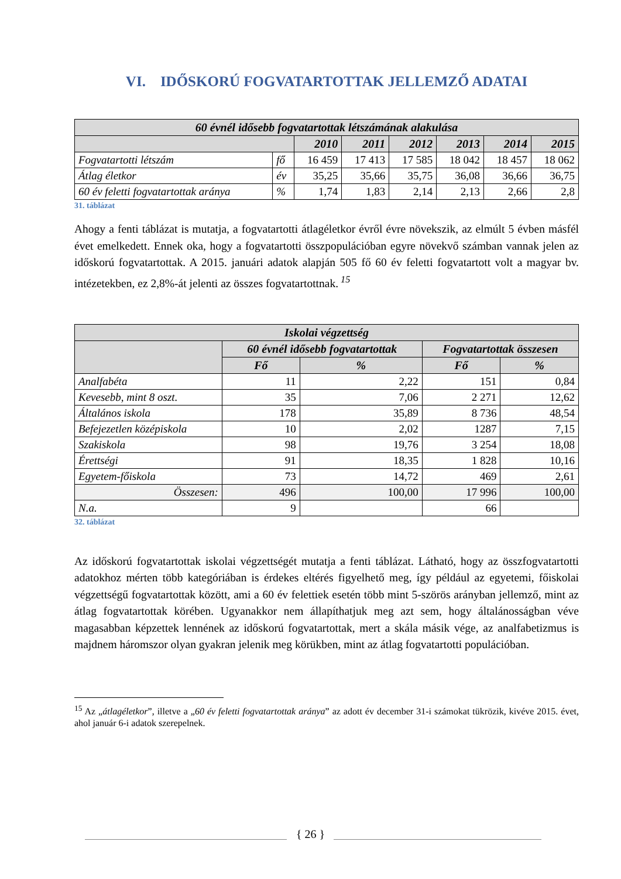VI. IDŐSKORÚ FOGVATARTOTTAK JELLEMZŐ ADATAI
| 60 évnél idősebb fogvatartottak létszámának alakulása | | | | | | | |
| --- | --- | --- | --- | --- | --- | --- | --- |
| | | 2010 | 2011 | 2012 | 2013 | 2014 | 2015 |
| Fogvatartotti létszám | fő | 16 459 | 17 413 | 17 585 | 18 042 | 18 457 | 18 062 |
| Átlag életkor | év | 35,25 | 35,66 | 35,75 | 36,08 | 36,66 | 36,75 |
| 60 év feletti fogvatartottak aránya | % | 1,74 | 1,83 | 2,14 | 2,13 | 2,66 | 2,8 |
31. táblázat
Ahogy a fenti táblázat is mutatja, a fogvatartotti átlagéletkor évről évre növekszik, az elmúlt 5 évben másfél évet emelkedett. Ennek oka, hogy a fogvatartotti összpopulációban egyre növekvő számban vannak jelen az időskorú fogvatartottak. A 2015. januári adatok alapján 505 fő 60 év feletti fogvatartott volt a magyar bv. intézetekben, ez 2,8%-át jelenti az összes fogvatartottnak.<sup>15</sup>
| Iskolai végzettség | | | | |
| --- | --- | --- | --- | --- |
| | 60 évnél idősebb fogvatartottak | | Fogvatartottak összesen | |
| | Fő | % | Fő | % |
| Analfabéta | 11 | 2,22 | 151 | 0,84 |
| Kevesebb, mint 8 oszt. | 35 | 7,06 | 2 271 | 12,62 |
| Általános iskola | 178 | 35,89 | 8 736 | 48,54 |
| Befejezetlen középiskola | 10 | 2,02 | 1287 | 7,15 |
| Szakiskola | 98 | 19,76 | 3 254 | 18,08 |
| Érettségi | 91 | 18,35 | 1 828 | 10,16 |
| Egyetem-főiskola | 73 | 14,72 | 469 | 2,61 |
| Összesen: | 496 | 100,00 | 17 996 | 100,00 |
| N.a. | 9 | | 66 | |
32. táblázat
Az időskorú fogvatartottak iskolai végzettségét mutatja a fenti táblázat. Látható, hogy az összfogvatartotti adatokhoz mérten több kategóriában is érdekes eltérés figyelhető meg, így például az egyetemi, főiskolai végzettségű fogvatartottak között, ami a 60 év felettiek esetén több mint 5-szörös arányban jellemző, mint az átlag fogvatartottak körében. Ugyanakkor nem állapíthatjuk meg azt sem, hogy általánosságban véve magasabban képzettek lennének az időskorú fogvatartottak, mert a skála másik vége, az analfabetizmus is majdnem háromszor olyan gyakran jelenik meg körükben, mint az átlag fogvatartotti populációban.
<sup>15</sup> Az „átlagéletkor”, illetve a „60 év feletti fogvatartottak aránya” az adott év december 31-i számokat tükrözik, kivéve 2015. évet, ahol január 6-i adatok szerepelnek.
{ 26 }